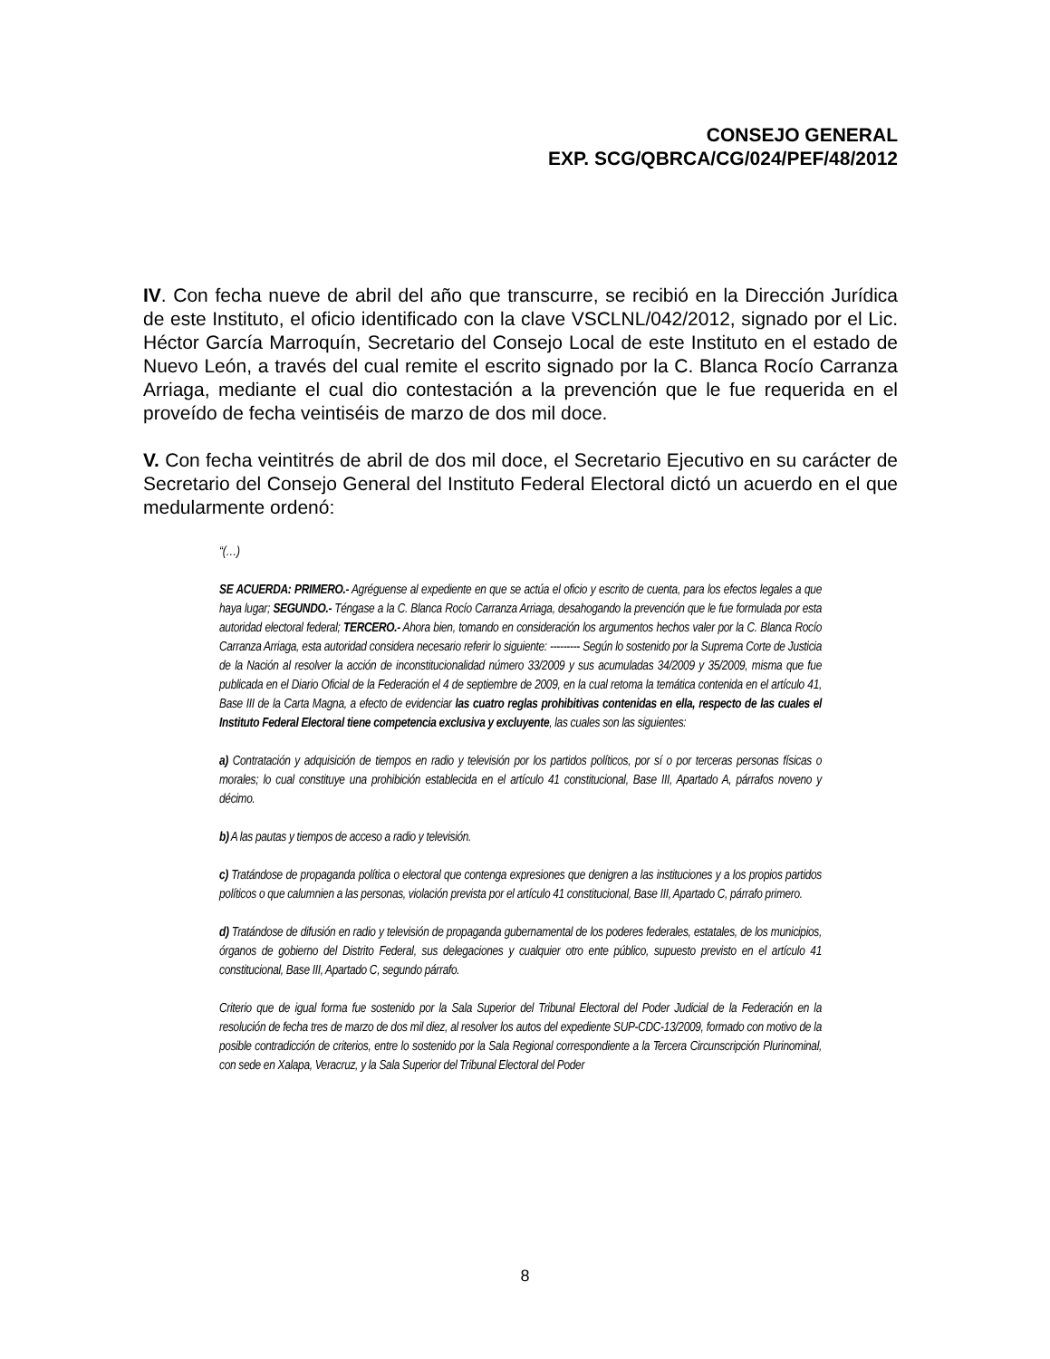CONSEJO GENERAL
EXP. SCG/QBRCA/CG/024/PEF/48/2012
IV. Con fecha nueve de abril del año que transcurre, se recibió en la Dirección Jurídica de este Instituto, el oficio identificado con la clave VSCLNL/042/2012, signado por el Lic. Héctor García Marroquín, Secretario del Consejo Local de este Instituto en el estado de Nuevo León, a través del cual remite el escrito signado por la C. Blanca Rocío Carranza Arriaga, mediante el cual dio contestación a la prevención que le fue requerida en el proveído de fecha veintiséis de marzo de dos mil doce.
V. Con fecha veintitrés de abril de dos mil doce, el Secretario Ejecutivo en su carácter de Secretario del Consejo General del Instituto Federal Electoral dictó un acuerdo en el que medularmente ordenó:
“(…)
SE ACUERDA: PRIMERO.- Agréguense al expediente en que se actúa el oficio y escrito de cuenta, para los efectos legales a que haya lugar; SEGUNDO.- Téngase a la C. Blanca Rocío Carranza Arriaga, desahogando la prevención que le fue formulada por esta autoridad electoral federal; TERCERO.- Ahora bien, tomando en consideración los argumentos hechos valer por la C. Blanca Rocío Carranza Arriaga, esta autoridad considera necesario referir lo siguiente: --------- Según lo sostenido por la Suprema Corte de Justicia de la Nación al resolver la acción de inconstitucionalidad número 33/2009 y sus acumuladas 34/2009 y 35/2009, misma que fue publicada en el Diario Oficial de la Federación el 4 de septiembre de 2009, en la cual retoma la temática contenida en el artículo 41, Base III de la Carta Magna, a efecto de evidenciar las cuatro reglas prohibitivas contenidas en ella, respecto de las cuales el Instituto Federal Electoral tiene competencia exclusiva y excluyente, las cuales son las siguientes:
a) Contratación y adquisición de tiempos en radio y televisión por los partidos políticos, por sí o por terceras personas físicas o morales; lo cual constituye una prohibición establecida en el artículo 41 constitucional, Base III, Apartado A, párrafos noveno y décimo.
b) A las pautas y tiempos de acceso a radio y televisión.
c) Tratándose de propaganda política o electoral que contenga expresiones que denigren a las instituciones y a los propios partidos políticos o que calumnien a las personas, violación prevista por el artículo 41 constitucional, Base III, Apartado C, párrafo primero.
d) Tratándose de difusión en radio y televisión de propaganda gubernamental de los poderes federales, estatales, de los municipios, órganos de gobierno del Distrito Federal, sus delegaciones y cualquier otro ente público, supuesto previsto en el artículo 41 constitucional, Base III, Apartado C, segundo párrafo.
Criterio que de igual forma fue sostenido por la Sala Superior del Tribunal Electoral del Poder Judicial de la Federación en la resolución de fecha tres de marzo de dos mil diez, al resolver los autos del expediente SUP-CDC-13/2009, formado con motivo de la posible contradicción de criterios, entre lo sostenido por la Sala Regional correspondiente a la Tercera Circunscripción Plurinominal, con sede en Xalapa, Veracruz, y la Sala Superior del Tribunal Electoral del Poder
8